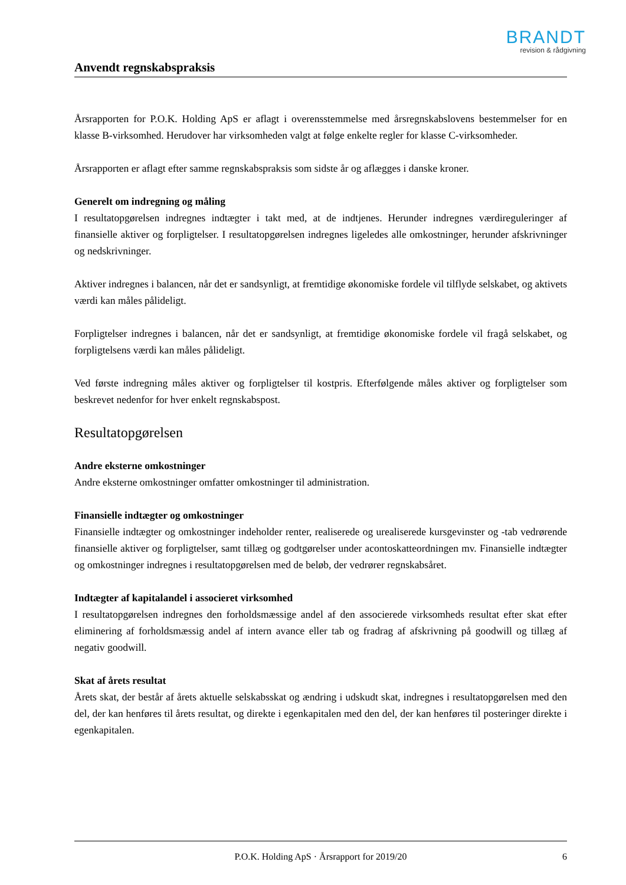BRANDT
revision & rådgivning
Anvendt regnskabspraksis
Årsrapporten for P.O.K. Holding ApS er aflagt i overensstemmelse med årsregnskabslovens bestemmelser for en klasse B-virksomhed. Herudover har virksomheden valgt at følge enkelte regler for klasse C-virksomheder.
Årsrapporten er aflagt efter samme regnskabspraksis som sidste år og aflægges i danske kroner.
Generelt om indregning og måling
I resultatopgørelsen indregnes indtægter i takt med, at de indtjenes. Herunder indregnes værdireguleringer af finansielle aktiver og forpligtelser. I resultatopgørelsen indregnes ligeledes alle omkostninger, herunder afskrivninger og nedskrivninger.
Aktiver indregnes i balancen, når det er sandsynligt, at fremtidige økonomiske fordele vil tilflyde selskabet, og aktivets værdi kan måles pålideligt.
Forpligtelser indregnes i balancen, når det er sandsynligt, at fremtidige økonomiske fordele vil fragå selskabet, og forpligtelsens værdi kan måles pålideligt.
Ved første indregning måles aktiver og forpligtelser til kostpris. Efterfølgende måles aktiver og forpligtelser som beskrevet nedenfor for hver enkelt regnskabspost.
Resultatopgørelsen
Andre eksterne omkostninger
Andre eksterne omkostninger omfatter omkostninger til administration.
Finansielle indtægter og omkostninger
Finansielle indtægter og omkostninger indeholder renter, realiserede og urealiserede kursgevinster og -tab vedrørende finansielle aktiver og forpligtelser, samt tillæg og godtgørelser under acontoskatteordningen mv. Finansielle indtægter og omkostninger indregnes i resultatopgørelsen med de beløb, der vedrører regnskabsåret.
Indtægter af kapitalandel i associeret virksomhed
I resultatopgørelsen indregnes den forholdsmæssige andel af den associerede virksomheds resultat efter skat efter eliminering af forholdsmæssig andel af intern avance eller tab og fradrag af afskrivning på goodwill og tillæg af negativ goodwill.
Skat af årets resultat
Årets skat, der består af årets aktuelle selskabsskat og ændring i udskudt skat, indregnes i resultatopgørelsen med den del, der kan henføres til årets resultat, og direkte i egenkapitalen med den del, der kan henføres til posteringer direkte i egenkapitalen.
P.O.K. Holding ApS · Årsrapport for 2019/20 6